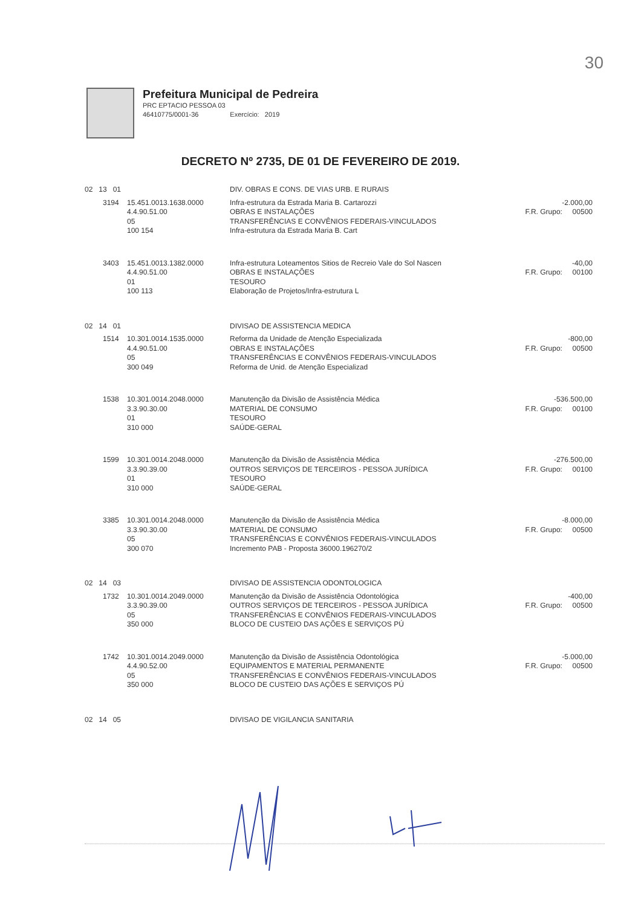30
Prefeitura Municipal de Pedreira
PRC EPTACIO PESSOA 03
46410775/0001-36 Exercício: 2019
DECRETO Nº 2735, DE 01 DE FEVEREIRO DE 2019.
| 02 13 01 | | | DIV. OBRAS E CONS. DE VIAS URB. E RURAIS | |
| | 3194 | 15.451.0013.1638.0000 4.4.90.51.00 05 100 154 | Infra-estrutura da Estrada Maria B. Cartarozzi OBRAS E INSTALAÇÕES TRANSFERÊNCIAS E CONVÊNIOS FEDERAIS-VINCULADOS Infra-estrutura da Estrada Maria B. Cart | -2.000,00 F.R. Grupo: 00500 |
| | 3403 | 15.451.0013.1382.0000 4.4.90.51.00 01 100 113 | Infra-estrutura Loteamentos Sitios de Recreio Vale do Sol Nascen OBRAS E INSTALAÇÕES TESOURO Elaboração de Projetos/Infra-estrutura L | -40,00 F.R. Grupo: 00100 |
| 02 14 01 | | | DIVISAO DE ASSISTENCIA MEDICA | |
| | 1514 | 10.301.0014.1535.0000 4.4.90.51.00 05 300 049 | Reforma da Unidade de Atenção Especializada OBRAS E INSTALAÇÕES TRANSFERÊNCIAS E CONVÊNIOS FEDERAIS-VINCULADOS Reforma de Unid. de Atenção Especializad | -800,00 F.R. Grupo: 00500 |
| | 1538 | 10.301.0014.2048.0000 3.3.90.30.00 01 310 000 | Manutenção da Divisão de Assistência Médica MATERIAL DE CONSUMO TESOURO SAÚDE-GERAL | -536.500,00 F.R. Grupo: 00100 |
| | 1599 | 10.301.0014.2048.0000 3.3.90.39.00 01 310 000 | Manutenção da Divisão de Assistência Médica OUTROS SERVIÇOS DE TERCEIROS - PESSOA JURÍDICA TESOURO SAÚDE-GERAL | -276.500,00 F.R. Grupo: 00100 |
| | 3385 | 10.301.0014.2048.0000 3.3.90.30.00 05 300 070 | Manutenção da Divisão de Assistência Médica MATERIAL DE CONSUMO TRANSFERÊNCIAS E CONVÊNIOS FEDERAIS-VINCULADOS Incremento PAB - Proposta 36000.196270/2 | -8.000,00 F.R. Grupo: 00500 |
| 02 14 03 | | | DIVISAO DE ASSISTENCIA ODONTOLOGICA | |
| | 1732 | 10.301.0014.2049.0000 3.3.90.39.00 05 350 000 | Manutenção da Divisão de Assistência Odontológica OUTROS SERVIÇOS DE TERCEIROS - PESSOA JURÍDICA TRANSFERÊNCIAS E CONVÊNIOS FEDERAIS-VINCULADOS BLOCO DE CUSTEIO DAS AÇÕES E SERVIÇOS PÚ | -400,00 F.R. Grupo: 00500 |
| | 1742 | 10.301.0014.2049.0000 4.4.90.52.00 05 350 000 | Manutenção da Divisão de Assistência Odontológica EQUIPAMENTOS E MATERIAL PERMANENTE TRANSFERÊNCIAS E CONVÊNIOS FEDERAIS-VINCULADOS BLOCO DE CUSTEIO DAS AÇÕES E SERVIÇOS PÚ | -5.000,00 F.R. Grupo: 00500 |
| 02 14 05 | | | DIVISAO DE VIGILANCIA SANITARIA | |